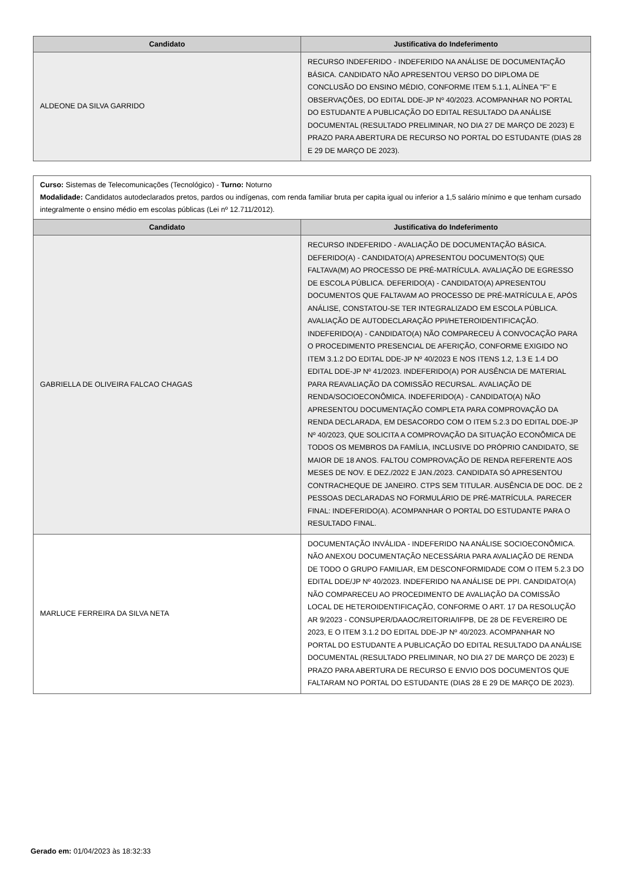| Candidato | Justificativa do Indeferimento |
| --- | --- |
| ALDEONE DA SILVA GARRIDO | RECURSO INDEFERIDO - INDEFERIDO NA ANÁLISE DE DOCUMENTAÇÃO BÁSICA. CANDIDATO NÃO APRESENTOU VERSO DO DIPLOMA DE CONCLUSÃO DO ENSINO MÉDIO, CONFORME ITEM 5.1.1, ALÍNEA "F" E OBSERVAÇÕES, DO EDITAL DDE-JP Nº 40/2023. ACOMPANHAR NO PORTAL DO ESTUDANTE A PUBLICAÇÃO DO EDITAL RESULTADO DA ANÁLISE DOCUMENTAL (RESULTADO PRELIMINAR, NO DIA 27 DE MARÇO DE 2023) E PRAZO PARA ABERTURA DE RECURSO NO PORTAL DO ESTUDANTE (DIAS 28 E 29 DE MARÇO DE 2023). |
| Curso: Sistemas de Telecomunicações (Tecnológico) - Turno: Noturno Modalidade: Candidatos autodeclarados pretos, pardos ou indígenas, com renda familiar bruta per capita igual ou inferior a 1,5 salário mínimo e que tenham cursado integralmente o ensino médio em escolas públicas (Lei nº 12.711/2012). | |
| Candidato | Justificativa do Indeferimento |
| GABRIELLA DE OLIVEIRA FALCAO CHAGAS | RECURSO INDEFERIDO - AVALIAÇÃO DE DOCUMENTAÇÃO BÁSICA. DEFERIDO(A) - CANDIDATO(A) APRESENTOU DOCUMENTO(S) QUE FALTAVA(M) AO PROCESSO DE PRÉ-MATRÍCULA. AVALIAÇÃO DE EGRESSO DE ESCOLA PÚBLICA. DEFERIDO(A) - CANDIDATO(A) APRESENTOU DOCUMENTOS QUE FALTAVAM AO PROCESSO DE PRÉ-MATRÍCULA E, APÓS ANÁLISE, CONSTATOU-SE TER INTEGRALIZADO EM ESCOLA PÚBLICA. AVALIAÇÃO DE AUTODECLARAÇÃO PPI/HETEROIDENTIFICAÇÃO. INDEFERIDO(A) - CANDIDATO(A) NÃO COMPARECEU À CONVOCAÇÃO PARA O PROCEDIMENTO PRESENCIAL DE AFERIÇÃO, CONFORME EXIGIDO NO ITEM 3.1.2 DO EDITAL DDE-JP Nº 40/2023 E NOS ITENS 1.2, 1.3 E 1.4 DO EDITAL DDE-JP Nº 41/2023. INDEFERIDO(A) POR AUSÊNCIA DE MATERIAL PARA REAVALIAÇÃO DA COMISSÃO RECURSAL. AVALIAÇÃO DE RENDA/SOCIOECONÔMICA. INDEFERIDO(A) - CANDIDATO(A) NÃO APRESENTOU DOCUMENTAÇÃO COMPLETA PARA COMPROVAÇÃO DA RENDA DECLARADA, EM DESACORDO COM O ITEM 5.2.3 DO EDITAL DDE-JP Nº 40/2023, QUE SOLICITA A COMPROVAÇÃO DA SITUAÇÃO ECONÔMICA DE TODOS OS MEMBROS DA FAMÍLIA, INCLUSIVE DO PRÓPRIO CANDIDATO, SE MAIOR DE 18 ANOS. FALTOU COMPROVAÇÃO DE RENDA REFERENTE AOS MESES DE NOV. E DEZ./2022 E JAN./2023. CANDIDATA SÓ APRESENTOU CONTRACHEQUE DE JANEIRO. CTPS SEM TITULAR. AUSÊNCIA DE DOC. DE 2 PESSOAS DECLARADAS NO FORMULÁRIO DE PRÉ-MATRÍCULA. PARECER FINAL: INDEFERIDO(A). ACOMPANHAR O PORTAL DO ESTUDANTE PARA O RESULTADO FINAL. |
| MARLUCE FERREIRA DA SILVA NETA | DOCUMENTAÇÃO INVÁLIDA - INDEFERIDO NA ANÁLISE SOCIOECONÔMICA. NÃO ANEXOU DOCUMENTAÇÃO NECESSÁRIA PARA AVALIAÇÃO DE RENDA DE TODO O GRUPO FAMILIAR, EM DESCONFORMIDADE COM O ITEM 5.2.3 DO EDITAL DDE/JP Nº 40/2023. INDEFERIDO NA ANÁLISE DE PPI. CANDIDATO(A) NÃO COMPARECEU AO PROCEDIMENTO DE AVALIAÇÃO DA COMISSÃO LOCAL DE HETEROIDENTIFICAÇÃO, CONFORME O ART. 17 DA RESOLUÇÃO AR 9/2023 - CONSUPER/DAAOC/REITORIA/IFPB, DE 28 DE FEVEREIRO DE 2023, E O ITEM 3.1.2 DO EDITAL DDE-JP Nº 40/2023. ACOMPANHAR NO PORTAL DO ESTUDANTE A PUBLICAÇÃO DO EDITAL RESULTADO DA ANÁLISE DOCUMENTAL (RESULTADO PRELIMINAR, NO DIA 27 DE MARÇO DE 2023) E PRAZO PARA ABERTURA DE RECURSO E ENVIO DOS DOCUMENTOS QUE FALTARAM NO PORTAL DO ESTUDANTE (DIAS 28 E 29 DE MARÇO DE 2023). |
Gerado em: 01/04/2023 às 18:32:33